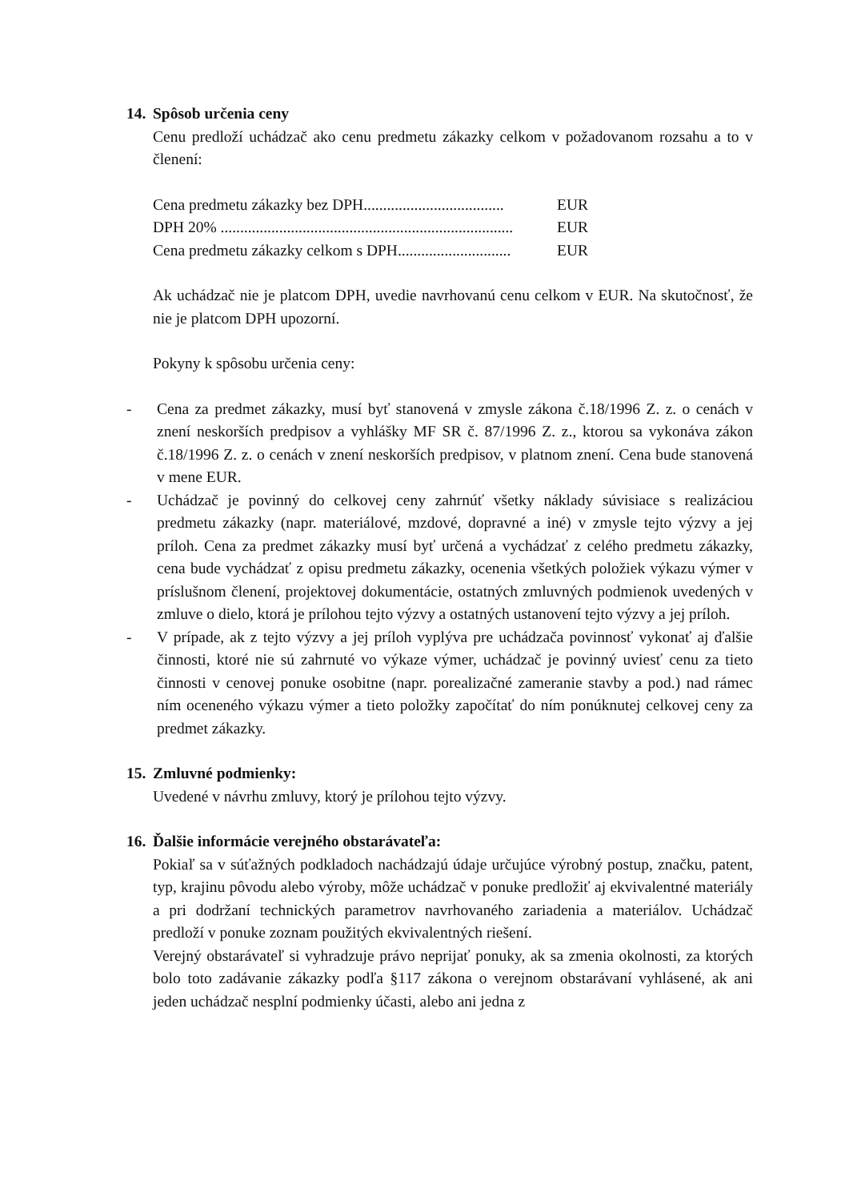14. Spôsob určenia ceny
Cenu predloží uchádzač ako cenu predmetu zákazky celkom v požadovanom rozsahu a to v členení:
Cena predmetu zákazky bez DPH.................................... EUR
DPH 20% ........................................................................... EUR
Cena predmetu zákazky celkom s DPH............................. EUR
Ak uchádzač nie je platcom DPH, uvedie navrhovanú cenu celkom v EUR. Na skutočnosť, že nie je platcom DPH upozorní.
Pokyny k spôsobu určenia ceny:
- Cena za predmet zákazky, musí byť stanovená v zmysle zákona č.18/1996 Z. z. o cenách v znení neskorších predpisov a vyhlášky MF SR č. 87/1996 Z. z., ktorou sa vykonáva zákon č.18/1996 Z. z. o cenách v znení neskorších predpisov, v platnom znení. Cena bude stanovená v mene EUR.
- Uchádzač je povinný do celkovej ceny zahrnúť všetky náklady súvisiace s realizáciou predmetu zákazky (napr. materiálové, mzdové, dopravné a iné) v zmysle tejto výzvy a jej príloh. Cena za predmet zákazky musí byť určená a vychádzať z celého predmetu zákazky, cena bude vychádzať z opisu predmetu zákazky, ocenenia všetkých položiek výkazu výmer v príslušnom členení, projektovej dokumentácie, ostatných zmluvných podmienok uvedených v zmluve o dielo, ktorá je prílohou tejto výzvy a ostatných ustanovení tejto výzvy a jej príloh.
- V prípade, ak z tejto výzvy a jej príloh vyplýva pre uchádzača povinnosť vykonať aj ďalšie činnosti, ktoré nie sú zahrnuté vo výkaze výmer, uchádzač je povinný uviesť cenu za tieto činnosti v cenovej ponuke osobitne (napr. porealizačné zameranie stavby a pod.) nad rámec ním oceneného výkazu výmer a tieto položky započítať do ním ponúknutej celkovej ceny za predmet zákazky.
15. Zmluvné podmienky:
Uvedené v návrhu zmluvy, ktorý je prílohou tejto výzvy.
16. Ďalšie informácie verejného obstarávateľa:
Pokiaľ sa v súťažných podkladoch nachádzajú údaje určujúce výrobný postup, značku, patent, typ, krajinu pôvodu alebo výroby, môže uchádzač v ponuke predložiť aj ekvivalentné materiály a pri dodržaní technických parametrov navrhovaného zariadenia a materiálov. Uchádzač predloží v ponuke zoznam použitých ekvivalentných riešení.
Verejný obstarávateľ si vyhradzuje právo neprijať ponuky, ak sa zmenia okolnosti, za ktorých bolo toto zadávanie zákazky podľa §117 zákona o verejnom obstarávaní vyhlásené, ak ani jeden uchádzač nesplní podmienky účasti, alebo ani jedna z